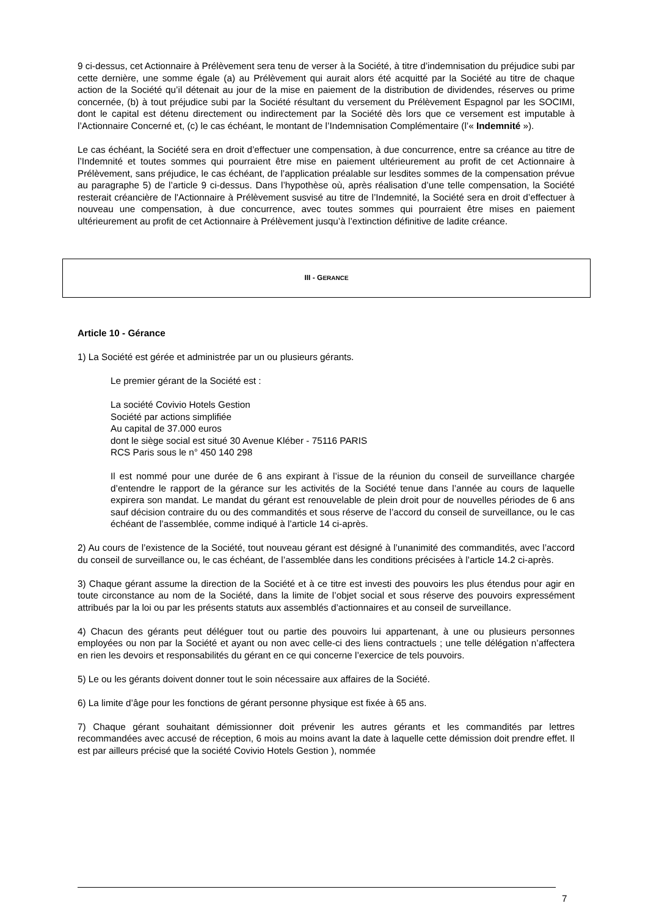9 ci-dessus, cet Actionnaire à Prélèvement sera tenu de verser à la Société, à titre d’indemnisation du préjudice subi par cette dernière, une somme égale (a) au Prélèvement qui aurait alors été acquitté par la Société au titre de chaque action de la Société qu’il détenait au jour de la mise en paiement de la distribution de dividendes, réserves ou prime concernée, (b) à tout préjudice subi par la Société résultant du versement du Prélèvement Espagnol par les SOCIMI, dont le capital est détenu directement ou indirectement par la Société dès lors que ce versement est imputable à l’Actionnaire Concerné et, (c) le cas échéant, le montant de l’Indemnisation Complémentaire (l’« Indemnité »).
Le cas échéant, la Société sera en droit d’effectuer une compensation, à due concurrence, entre sa créance au titre de l’Indemnité et toutes sommes qui pourraient être mise en paiement ultérieurement au profit de cet Actionnaire à Prélèvement, sans préjudice, le cas échéant, de l’application préalable sur lesdites sommes de la compensation prévue au paragraphe 5) de l’article 9 ci-dessus. Dans l’hypothèse où, après réalisation d’une telle compensation, la Société resterait créancière de l'Actionnaire à Prélèvement susvisé au titre de l’Indemnité, la Société sera en droit d’effectuer à nouveau une compensation, à due concurrence, avec toutes sommes qui pourraient être mises en paiement ultérieurement au profit de cet Actionnaire à Prélèvement jusqu’à l’extinction définitive de ladite créance.
III - G ERANCE
Article 10 - Gérance
1) La Société est gérée et administrée par un ou plusieurs gérants.
Le premier gérant de la Société est :
La société Covivio Hotels Gestion
Société par actions simplifiée
Au capital de 37.000 euros
dont le siège social est situé 30 Avenue Kléber - 75116 PARIS
RCS Paris sous le n° 450 140 298
Il est nommé pour une durée de 6 ans expirant à l’issue de la réunion du conseil de surveillance chargée d’entendre le rapport de la gérance sur les activités de la Société tenue dans l’année au cours de laquelle expirera son mandat. Le mandat du gérant est renouvelable de plein droit pour de nouvelles périodes de 6 ans sauf décision contraire du ou des commandités et sous réserve de l’accord du conseil de surveillance, ou le cas échéant de l’assemblée, comme indiqué à l’article 14 ci-après.
2) Au cours de l’existence de la Société, tout nouveau gérant est désigné à l’unanimité des commandités, avec l’accord du conseil de surveillance ou, le cas échéant, de l’assemblée dans les conditions précisées à l’article 14.2 ci-après.
3) Chaque gérant assume la direction de la Société et à ce titre est investi des pouvoirs les plus étendus pour agir en toute circonstance au nom de la Société, dans la limite de l’objet social et sous réserve des pouvoirs expressément attribués par la loi ou par les présents statuts aux assemblés d’actionnaires et au conseil de surveillance.
4) Chacun des gérants peut déléguer tout ou partie des pouvoirs lui appartenant, à une ou plusieurs personnes employées ou non par la Société et ayant ou non avec celle-ci des liens contractuels ; une telle délégation n’affectera en rien les devoirs et responsabilités du gérant en ce qui concerne l’exercice de tels pouvoirs.
5) Le ou les gérants doivent donner tout le soin nécessaire aux affaires de la Société.
6) La limite d’âge pour les fonctions de gérant personne physique est fixée à 65 ans.
7) Chaque gérant souhaitant démissionner doit prévenir les autres gérants et les commandités par lettres recommandées avec accusé de réception, 6 mois au moins avant la date à laquelle cette démission doit prendre effet. Il est par ailleurs précisé que la société Covivio Hotels Gestion ), nommée
7